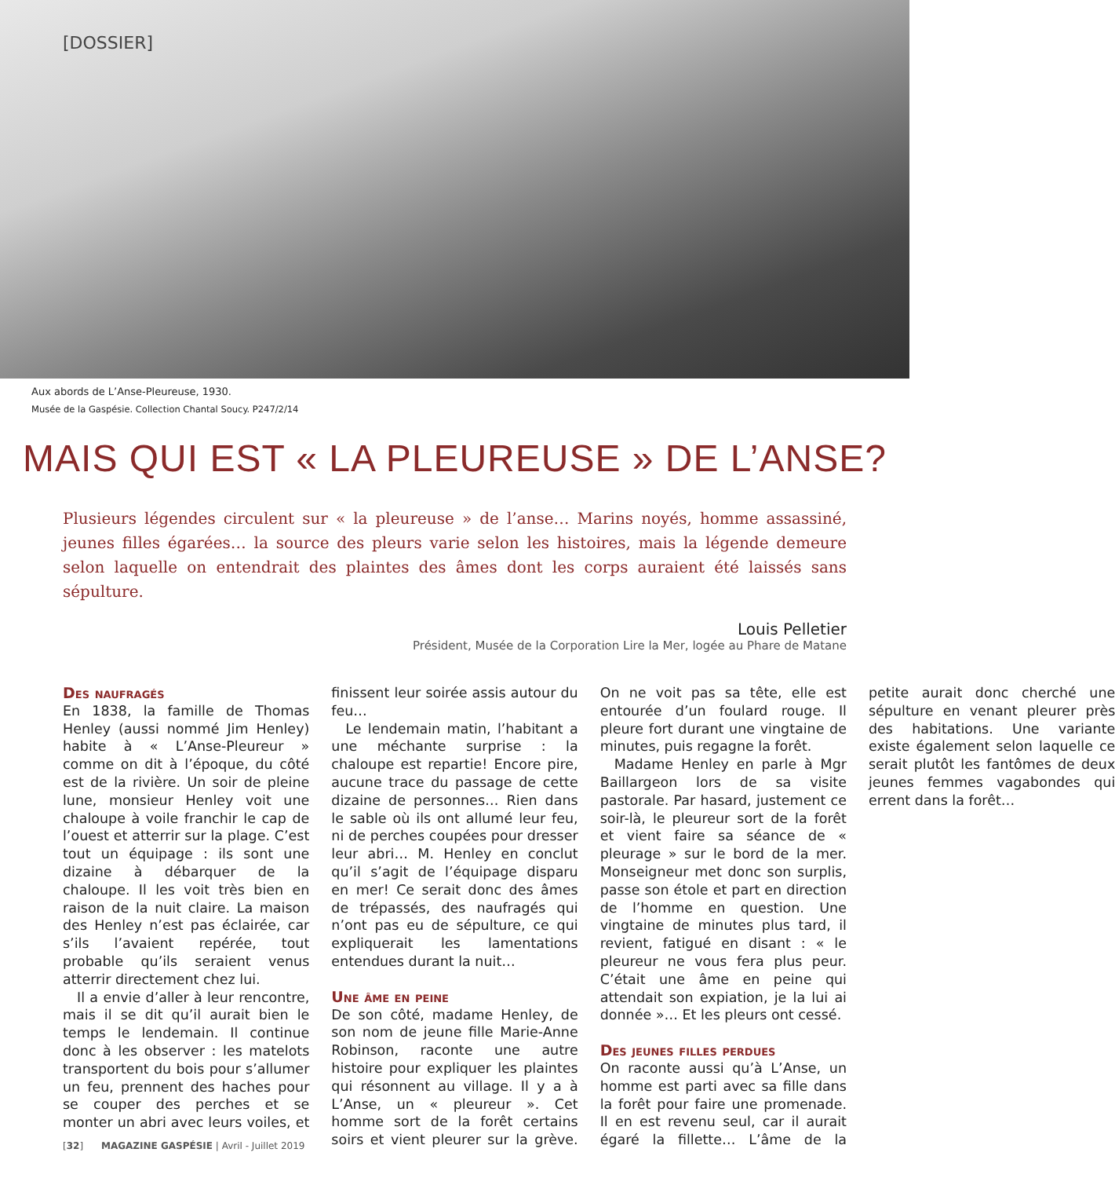[DOSSIER]
Aux abords de L’Anse-Pleureuse, 1930.
Musée de la Gaspésie. Collection Chantal Soucy. P247/2/14
MAIS QUI EST « LA PLEUREUSE » DE L’ANSE?
Plusieurs légendes circulent sur « la pleureuse » de l’anse… Marins noyés, homme assassiné, jeunes filles égarées… la source des pleurs varie selon les histoires, mais la légende demeure selon laquelle on entendrait des plaintes des âmes dont les corps auraient été laissés sans sépulture.
Louis Pelletier
Président, Musée de la Corporation Lire la Mer, logée au Phare de Matane
Des naufragés
En 1838, la famille de Thomas Henley (aussi nommé Jim Henley) habite à « L’Anse-Pleureur » comme on dit à l’époque, du côté est de la rivière. Un soir de pleine lune, monsieur Henley voit une chaloupe à voile franchir le cap de l’ouest et atterrir sur la plage. C’est tout un équipage : ils sont une dizaine à débarquer de la chaloupe. Il les voit très bien en raison de la nuit claire. La maison des Henley n’est pas éclairée, car s’ils l’avaient repérée, tout probable qu’ils seraient venus atterrir directement chez lui.
Il a envie d’aller à leur rencontre, mais il se dit qu’il aurait bien le temps le lendemain. Il continue donc à les observer : les matelots transportent du bois pour s’allumer un feu, prennent des haches pour se couper des perches et se monter un abri avec leurs voiles, et finissent leur soirée assis autour du feu…
Le lendemain matin, l’habitant a une méchante surprise : la chaloupe est repartie! Encore pire, aucune trace du passage de cette dizaine de personnes… Rien dans le sable où ils ont allumé leur feu, ni de perches coupées pour dresser leur abri… M. Henley en conclut qu’il s’agit de l’équipage disparu en mer! Ce serait donc des âmes de trépassés, des naufragés qui n’ont pas eu de sépulture, ce qui expliquerait les lamentations entendues durant la nuit…
Une âme en peine
De son côté, madame Henley, de son nom de jeune fille Marie-Anne Robinson, raconte une autre histoire pour expliquer les plaintes qui résonnent au village. Il y a à L’Anse, un « pleureur ». Cet homme sort de la forêt certains soirs et vient pleurer sur la grève. On ne voit pas sa tête, elle est entourée d’un foulard rouge. Il pleure fort durant une vingtaine de minutes, puis regagne la forêt.
Madame Henley en parle à Mgr Baillargeon lors de sa visite pastorale. Par hasard, justement ce soir-là, le pleureur sort de la forêt et vient faire sa séance de « pleurage » sur le bord de la mer. Monseigneur met donc son surplis, passe son étole et part en direction de l’homme en question. Une vingtaine de minutes plus tard, il revient, fatigué en disant : « le pleureur ne vous fera plus peur. C’était une âme en peine qui attendait son expiation, je la lui ai donnée »… Et les pleurs ont cessé.
Des jeunes filles perdues
On raconte aussi qu’à L’Anse, un homme est parti avec sa fille dans la forêt pour faire une promenade. Il en est revenu seul, car il aurait égaré la fillette… L’âme de la petite aurait donc cherché une sépulture en venant pleurer près des habitations. Une variante existe également selon laquelle ce serait plutôt les fantômes de deux jeunes femmes vagabondes qui errent dans la forêt…
[32] MAGAZINE GASPÉSIE | Avril - Juillet 2019